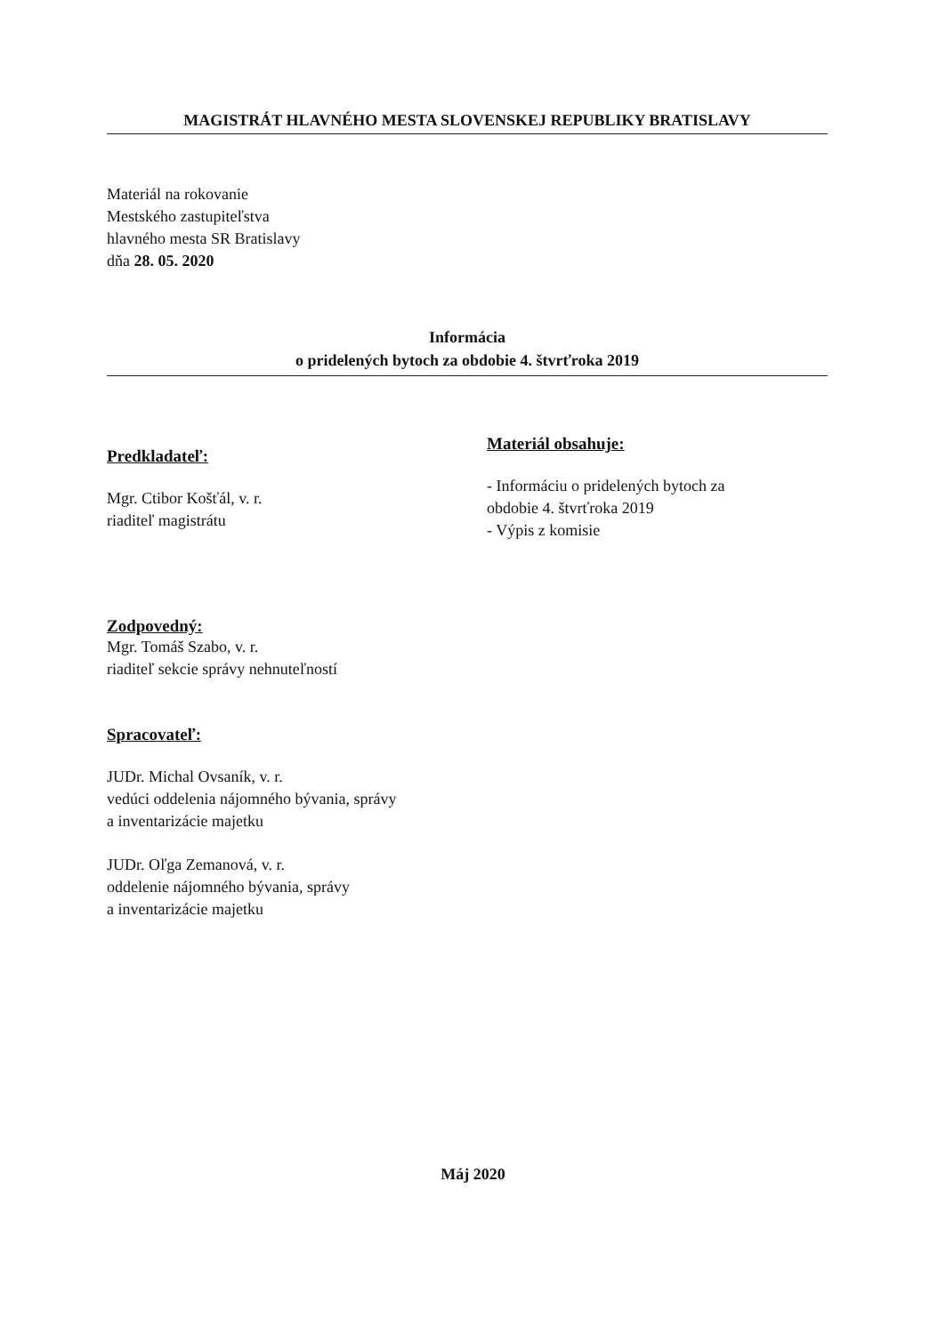MAGISTRÁT HLAVNÉHO MESTA SLOVENSKEJ REPUBLIKY BRATISLAVY
Materiál na rokovanie
Mestského zastupiteľstva
hlavného mesta SR Bratislavy
dňa 28. 05. 2020
Informácia
o pridelených bytoch za obdobie 4. štvrťroka 2019
Predkladateľ:
Mgr. Ctibor Košťál, v. r.
riaditeľ magistrátu
Zodpovedný:
Mgr. Tomáš Szabo, v. r.
riaditeľ sekcie správy nehnuteľností
Spracovateľ:
JUDr. Michal Ovsaník, v. r.
vedúci oddelenia nájomného bývania, správy
a inventarizácie majetku
JUDr. Oľga Zemanová, v. r.
oddelenie nájomného bývania, správy
a inventarizácie majetku
Materiál obsahuje:
- Informáciu o pridelených bytoch za
obdobie 4. štvrťroka 2019
- Výpis z komisie
Máj 2020